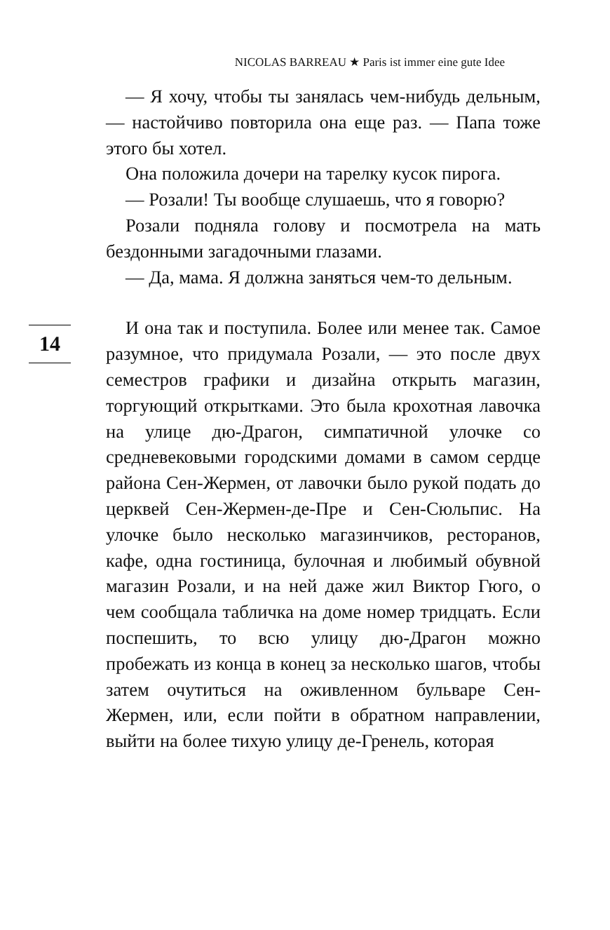NICOLAS BARREAU ★ Paris ist immer eine gute Idee
— Я хочу, чтобы ты занялась чем-нибудь дельным, — настойчиво повторила она еще раз. — Папа тоже этого бы хотел.
Она положила дочери на тарелку кусок пирога.
— Розали! Ты вообще слушаешь, что я говорю?
Розали подняла голову и посмотрела на мать бездонными загадочными глазами.
— Да, мама. Я должна заняться чем-то дельным.
14
И она так и поступила. Более или менее так. Самое разумное, что придумала Розали, — это после двух семестров графики и дизайна открыть магазин, торгующий открытками. Это была крохотная лавочка на улице дю-Драгон, симпатичной улочке со средневековыми городскими домами в самом сердце района Сен-Жермен, от лавочки было рукой подать до церквей Сен-Жермен-де-Пре и Сен-Сюльпис. На улочке было несколько магазинчиков, ресторанов, кафе, одна гостиница, булочная и любимый обувной магазин Розали, и на ней даже жил Виктор Гюго, о чем сообщала табличка на доме номер тридцать. Если поспешить, то всю улицу дю-Драгон можно пробежать из конца в конец за несколько шагов, чтобы затем очутиться на оживленном бульваре Сен-Жермен, или, если пойти в обратном направлении, выйти на более тихую улицу де-Гренель, которая